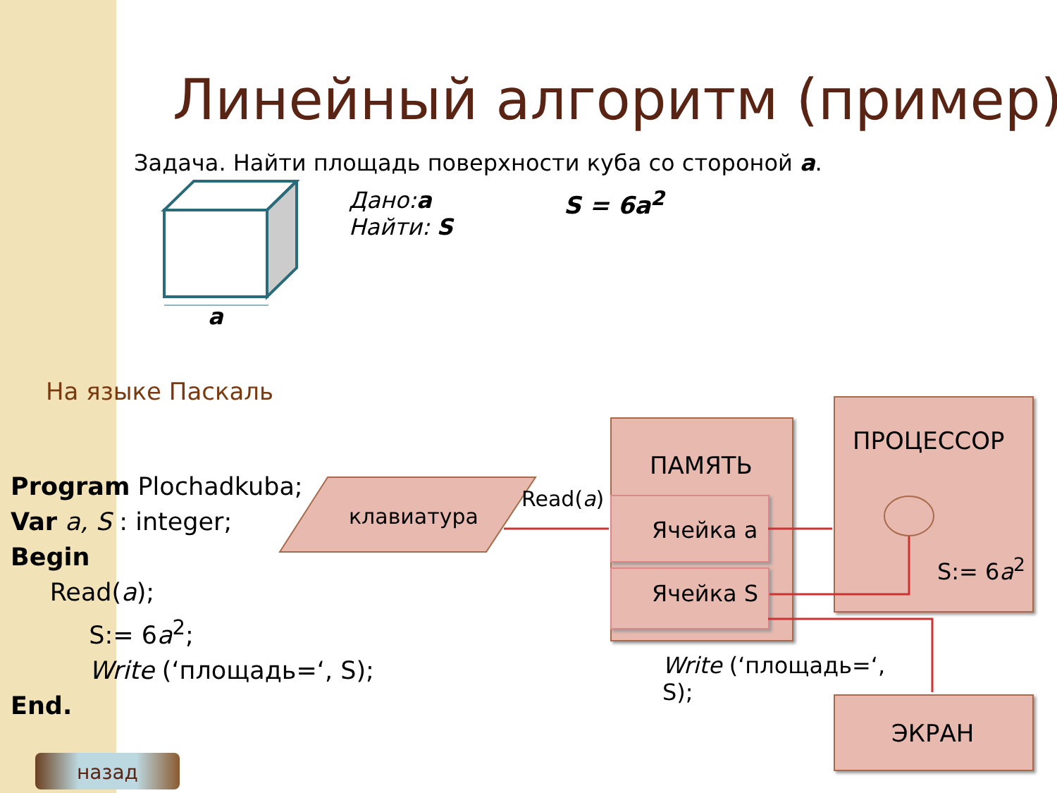Линейный алгоритм (пример)
Задача. Найти площадь поверхности куба со стороной a.
a
Дано:a
Найти: S
S = 6a<sup>2</sup>
На языке Паскаль
Program Plochadkuba;
Var a, S : integer;
Begin
Read(a);
S:= 6a<sup>2</sup>;
Write (‘площадь=‘, S);
End.
клавиатура
Read(a)
ПАМЯТЬ
Ячейка a
Ячейка S
ПРОЦЕССОР
S:= 6a<sup>2</sup>
ЭКРАН
Write (‘площадь=‘,
S);
назад